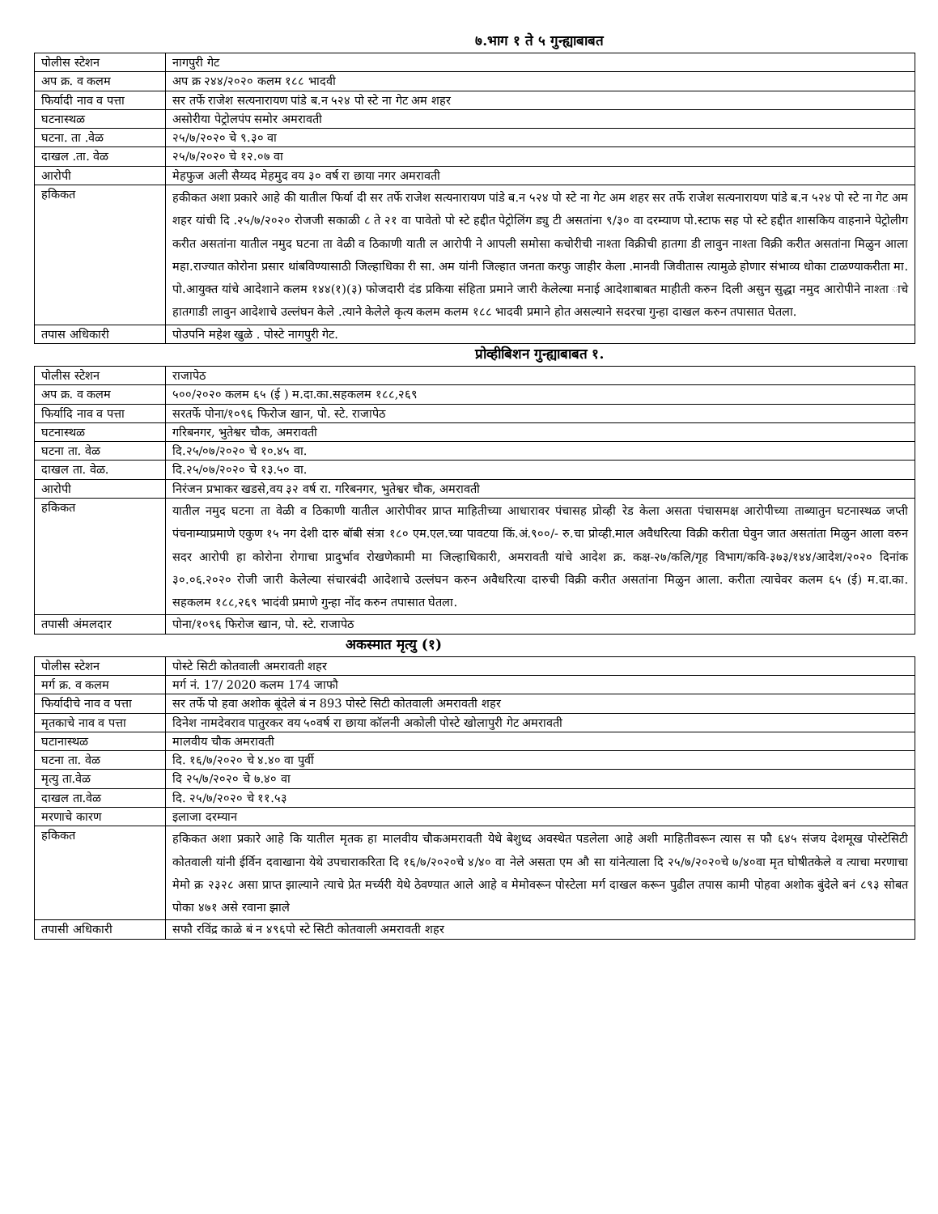७.भाग १ ते ५ गुन्ह्याबाबत
| पोलीस स्टेशन | नागपुरी गेट |
| अप क्र. व कलम | अप क्र २४४/२०२० कलम १८८ भादवी |
| फिर्यादी नाव व पत्ता | सर तर्फे राजेश सत्यनारायण पांडे ब.न ५२४ पो स्टे ना गेट अम शहर |
| घटनास्थळ | असोरीया पेट्रोलपंप समोर अमरावती |
| घटना. ता .वेळ | २५/७/२०२० चे ९.३० वा |
| दाखल .ता. वेळ | २५/७/२०२० चे १२.०७ वा |
| आरोपी | मेहफुज अली सैय्यद मेहमुद वय ३० वर्ष रा छाया नगर अमरावती |
| हकिकत | हकीकत अशा प्रकारे आहे की यातील फिर्या दी सर तर्फे राजेश सत्यनारायण पांडे ब.न ५२४ पो स्टे ना गेट अम शहर सर तर्फे राजेश सत्यनारायण पांडे ब.न ५२४ पो स्टे ना गेट अम शहर यांची दि .२५/७/२०२० रोजजी सकाळी ८ ते २१ वा पावेतो पो स्टे हद्दीत पेट्रोलिंग ड्यु टी असतांना ९/३० वा दरम्याण पो.स्टाफ सह पो स्टे हद्दीत शासकिय वाहनाने पेट्रोलीग करीत असतांना यातील नमुद घटना ता वेळी व ठिकाणी याती ल आरोपी ने आपली समोसा कचोरीची नाश्ता विक्रीची हातगा डी लावुन नाश्ता विक्री करीत असतांना मिळुन आला महा.राज्यात कोरोना प्रसार थांबविण्यासाठी जिल्हाधिका री सा. अम यांनी जिल्हात जनता करफु जाहीर केला .मानवी जिवीतास त्यामुळे होणार संभाव्य धोका टाळण्याकरीता मा. पो.आयुक्त यांचे आदेशाने कलम १४४(१)(३) फोजदारी दंड प्रकिया संहिता प्रमाने जारी केलेल्या मनाई आदेशाबाबत माहीती करुन दिली असुन सुद्धा नमुद आरोपीने नाश्ता ाचे हातगाडी लावुन आदेशाचे उल्लंघन केले .त्याने केलेले कृत्य कलम कलम १८८ भादवी प्रमाने होत असल्याने सदरचा गुन्हा दाखल करुन तपासात घेतला. |
| तपास अधिकारी | पोउपनि महेश खुळे . पोस्टे नागपुरी गेट. |
प्रोव्हीबिशन गुन्ह्याबाबत १.
| पोलीस स्टेशन | राजापेठ |
| अप क्र. व कलम | ५००/२०२० कलम ६५ (ई ) म.दा.का.सहकलम १८८,२६९ |
| फिर्यादि नाव व पत्ता | सरतर्फे पोना/१०९६ फिरोज खान, पो. स्टे. राजापेठ |
| घटनास्थळ | गरिबनगर, भुतेश्वर चौक, अमरावती |
| घटना ता. वेळ | दि.२५/०७/२०२० चे १०.४५ वा. |
| दाखल ता. वेळ. | दि.२५/०७/२०२० चे १३.५० वा. |
| आरोपी | निरंजन प्रभाकर खडसे,वय ३२ वर्ष रा. गरिबनगर, भुतेश्वर चौक, अमरावती |
| हकिकत | यातील नमुद घटना ता वेळी व ठिकाणी यातील आरोपीवर प्राप्त माहितीच्या आधारावर पंचासह प्रोव्ही रेड केला असता पंचासमक्ष आरोपीच्या ताब्यातुन घटनास्थळ जप्ती पंचनाम्याप्रमाणे एकुण १५ नग देशी दारु बॉबी संत्रा १८० एम.एल.च्या पावटया किं.अं.९००/- रु.चा प्रोव्ही.माल अवैधरित्या विक्री करीता घेवुन जात असतांता मिळुन आला वरुन सदर आरोपी हा कोरोना रोगाचा प्रादुर्भाव रोखणेकामी मा जिल्हाधिकारी, अमरावती यांचे आदेश क्र. कक्ष-२७/कलि/गृह विभाग/कवि-३७३/१४४/आदेश/२०२० दिनांक ३०.०६.२०२० रोजी जारी केलेल्या संचारबंदी आदेशाचे उल्लंघन करुन अवैधरित्या दारुची विक्री करीत असतांना मिळुन आला. करीता त्याचेवर कलम ६५ (ई) म.दा.का. सहकलम १८८,२६९ भादंवी प्रमाणे गुन्हा नोंद करुन तपासात घेतला. |
| तपासी अंमलदार | पोना/१०९६ फिरोज खान, पो. स्टे. राजापेठ |
अकस्मात मृत्यु (१)
| पोलीस स्टेशन | पोस्टे सिटी कोतवाली अमरावती शहर |
| मर्ग क्र. व कलम | मर्ग नं. 17/ 2020 कलम 174 जाफौ |
| फिर्यादीचे नाव व पत्ता | सर तर्फे पो हवा अशोक बूंदेले बं न 893 पोस्टे सिटी कोतवाली अमरावती शहर |
| मृतकाचे नाव व पत्ता | दिनेश नामदेवराव पातुरकर वय ५०वर्ष रा छाया कॉलनी अकोली पोस्टे खोलापुरी गेट अमरावती |
| घटानास्थळ | मालवीय चौक अमरावती |
| घटना ता. वेळ | दि. १६/७/२०२० चे ४.४० वा पुर्वी |
| मृत्यु ता.वेळ | दि २५/७/२०२० चे ७.४० वा |
| दाखल ता.वेळ | दि. २५/७/२०२० चे ११.५३ |
| मरणाचे कारण | इलाजा दरम्यान |
| हकिकत | हकिकत अशा प्रकारे आहे कि यातील मृतक हा मालवीय चौकअमरावती येथे बेशुध्द अवस्थेत पडलेला आहे अशी माहितीवरून त्यास स फौ ६४५ संजय देशमूख पोस्टेसिटी कोतवाली यांनी ईर्विन दवाखाना येथे उपचाराकरिता दि १६/७/२०२०चे ४/४० वा नेले असता एम औ सा यांनेत्याला दि २५/७/२०२०चे ७/४०वा मृत घोषीतकेले व त्याचा मरणाचा मेमो क्र २३२८ असा प्राप्त झाल्याने त्याचे प्रेत मर्च्यरी येथे ठेवण्यात आले आहे व मेमोवरून पोस्टेला मर्ग दाखल करून पुढील तपास कामी पोहवा अशोक बुंदेले बनं ८९३ सोबत पोका ४७१ असे रवाना झाले |
| तपासी अधिकारी | सफौ रविंद्र काळे बं न ४९६पो स्टे सिटी कोतवाली अमरावती शहर |